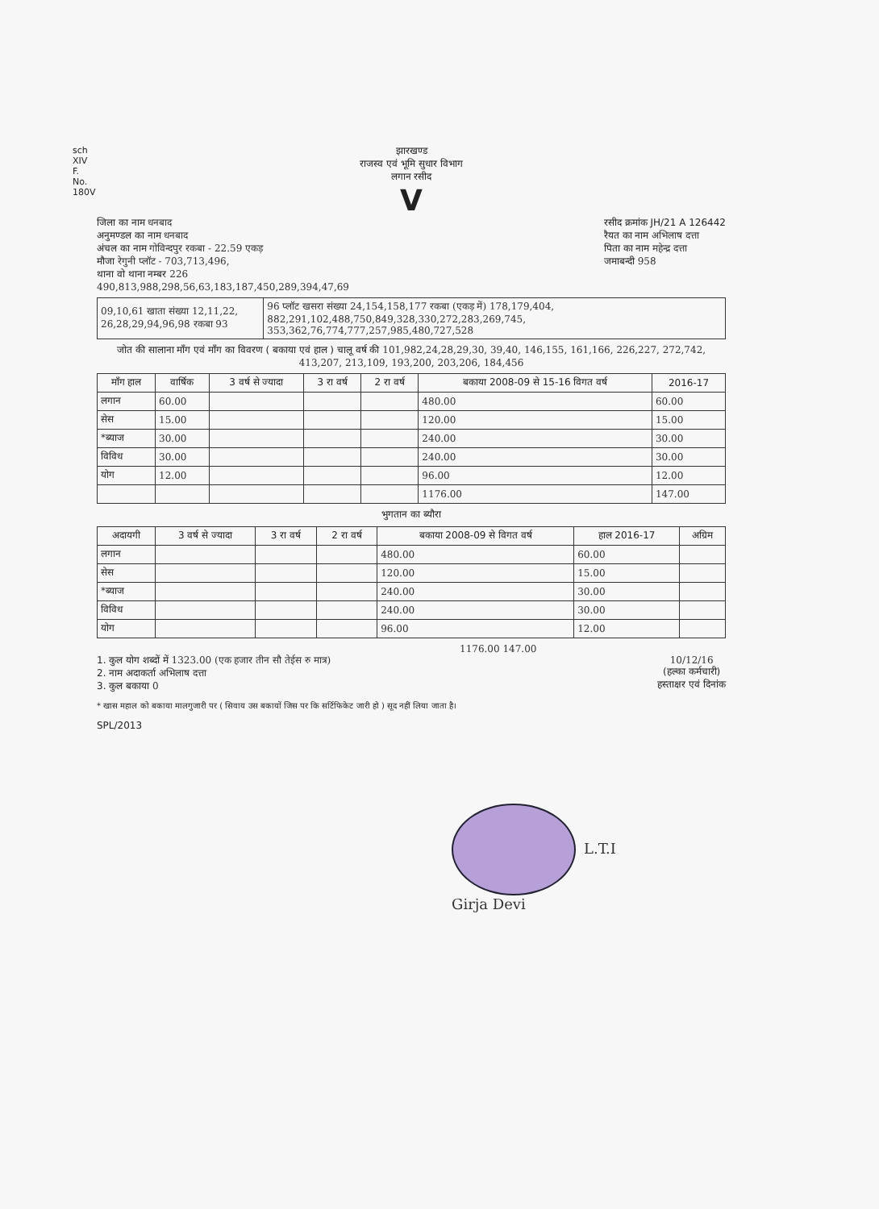sch XIV F. No. 180V
झारखण्ड
राजस्व एवं भूमि सुधार विभाग
लगान रसीद
V
जिला का नाम धनबाद
अनुमण्डल का नाम धनबाद
अंचल का नाम गोविन्दपुर रकबा - 22.59 एकड़
मौजा रेगुनी प्लॉट - 703,713,496,
थाना वो थाना नम्बर 226
रसीद क्रमांक JH/21 A 126442
रैयत का नाम अभिलाष दत्ता
पिता का नाम महेन्द्र दत्ता
जमाबन्दी 958
490,813,988,298,56,63,183,187,450,289,394,47,69
| 09,10,61 खाता संख्या 12,11,22, 26,28,29,94,96,98 रकबा 93 | 96 प्लॉट खसरा संख्या 24,154,158,177 रकबा (एकड़ में) 178,179,404, 882,291,102,488,750,849,328,330,272,283,269,745, 353,362,76,774,777,257,985,480,727,528 |
जोत की सालाना माँग एवं माँग का विवरण ( बकाया एवं हाल ) चालू वर्ष की 101,982,24,28,29,30, 39,40, 146,155, 161,166, 226,227, 272,742, 413,207, 213,109, 193,200, 203,206, 184,456
| माँग हाल | वार्षिक | 3 वर्ष से ज्यादा | 3 रा वर्ष | 2 रा वर्ष | बकाया 2008-09 से 15-16 विगत वर्ष | 2016-17 |
| --- | --- | --- | --- | --- | --- | --- |
| लगान | 60.00 | | | | 480.00 | 60.00 |
| सेस | 15.00 | | | | 120.00 | 15.00 |
| *ब्याज | 30.00 | | | | 240.00 | 30.00 |
| विविध | 30.00 | | | | 240.00 | 30.00 |
| योग | 12.00 | | | | 96.00 | 12.00 |
| | | | | | 1176.00 | 147.00 |
भुगतान का ब्यौरा
| अदायगी | 3 वर्ष से ज्यादा | 3 रा वर्ष | 2 रा वर्ष | बकाया 2008-09 से विगत वर्ष | हाल 2016-17 | अग्रिम |
| --- | --- | --- | --- | --- | --- | --- |
| लगान | | | | 480.00 | 60.00 | |
| सेस | | | | 120.00 | 15.00 | |
| *ब्याज | | | | 240.00 | 30.00 | |
| विविध | | | | 240.00 | 30.00 | |
| योग | | | | 96.00 | 12.00 | |
1176.00 147.00
1. कुल योग शब्दों में 1323.00 (एक हजार तीन सौ तेईस रु मात्र)
2. नाम अदाकर्ता अभिलाष दत्ता
3. कुल बकाया 0
10/12/16
(हल्का कर्मचारी)
हस्ताक्षर एवं दिनांक
* खास महाल को बकाया मालगुजारी पर ( सिवाय उस बकायों जिस पर कि सर्टिफिकेट जारी हो ) सूद नहीं लिया जाता है।
SPL/2013
L.T.I
Girja Devi